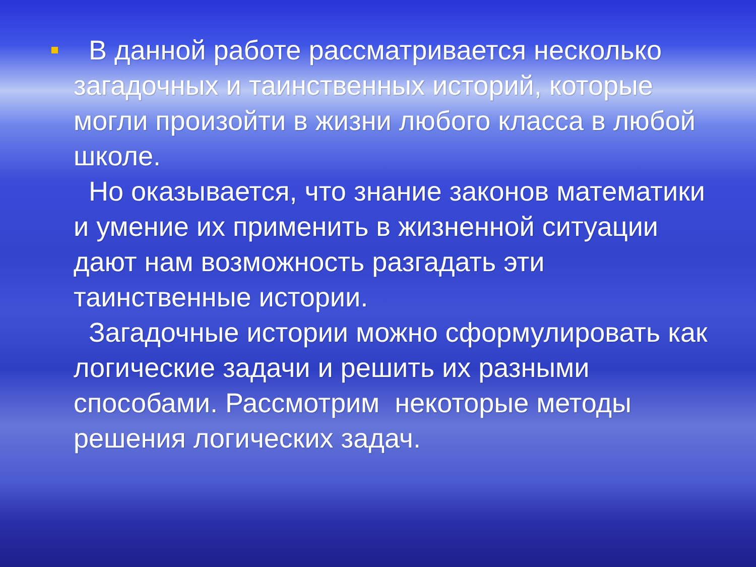В данной работе рассматривается несколько загадочных и таинственных историй, которые могли произойти в жизни любого класса в любой школе.
Но оказывается, что знание законов математики и умение их применить в жизненной ситуации дают нам возможность разгадать эти таинственные истории.
Загадочные истории можно сформулировать как логические задачи и решить их разными способами. Рассмотрим некоторые методы решения логических задач.